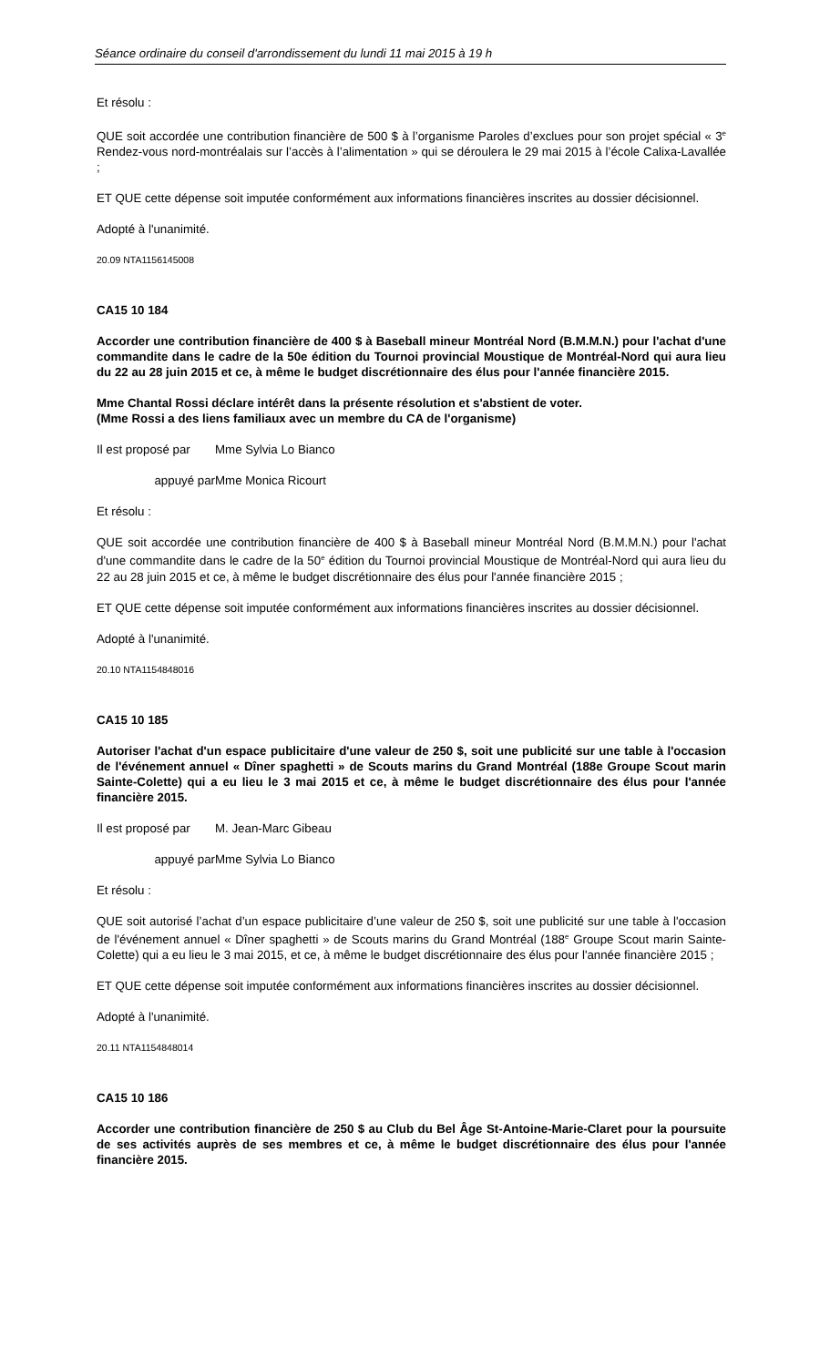Séance ordinaire du conseil d'arrondissement du lundi 11 mai 2015 à 19 h
Et résolu :
QUE soit accordée une contribution financière de 500 $ à l’organisme Paroles d’exclues pour son projet spécial « 3<sup>e</sup> Rendez-vous nord-montréalais sur l’accès à l’alimentation » qui se déroulera le 29 mai 2015 à l’école Calixa-Lavallée ;
ET QUE cette dépense soit imputée conformément aux informations financières inscrites au dossier décisionnel.
Adopté à l'unanimité.
20.09 NTA1156145008
CA15 10 184
Accorder une contribution financière de 400 $ à Baseball mineur Montréal Nord (B.M.M.N.) pour l'achat d'une commandite dans le cadre de la 50e édition du Tournoi provincial Moustique de Montréal-Nord qui aura lieu du 22 au 28 juin 2015 et ce, à même le budget discrétionnaire des élus pour l'année financière 2015.
Mme Chantal Rossi déclare intérêt dans la présente résolution et s'abstient de voter.
(Mme Rossi a des liens familiaux avec un membre du CA de l'organisme)
Il est proposé par Mme Sylvia Lo Bianco
appuyé par Mme Monica Ricourt
Et résolu :
QUE soit accordée une contribution financière de 400 $ à Baseball mineur Montréal Nord (B.M.M.N.) pour l'achat d'une commandite dans le cadre de la 50<sup>e</sup> édition du Tournoi provincial Moustique de Montréal-Nord qui aura lieu du 22 au 28 juin 2015 et ce, à même le budget discrétionnaire des élus pour l'année financière 2015 ;
ET QUE cette dépense soit imputée conformément aux informations financières inscrites au dossier décisionnel.
Adopté à l'unanimité.
20.10 NTA1154848016
CA15 10 185
Autoriser l'achat d'un espace publicitaire d'une valeur de 250 $, soit une publicité sur une table à l'occasion de l'événement annuel « Dîner spaghetti » de Scouts marins du Grand Montréal (188e Groupe Scout marin Sainte-Colette) qui a eu lieu le 3 mai 2015 et ce, à même le budget discrétionnaire des élus pour l'année financière 2015.
Il est proposé par M. Jean-Marc Gibeau
appuyé par Mme Sylvia Lo Bianco
Et résolu :
QUE soit autorisé l’achat d’un espace publicitaire d’une valeur de 250 $, soit une publicité sur une table à l'occasion de l'événement annuel « Dîner spaghetti » de Scouts marins du Grand Montréal (188<sup>e</sup> Groupe Scout marin Sainte-Colette) qui a eu lieu le 3 mai 2015, et ce, à même le budget discrétionnaire des élus pour l'année financière 2015 ;
ET QUE cette dépense soit imputée conformément aux informations financières inscrites au dossier décisionnel.
Adopté à l'unanimité.
20.11 NTA1154848014
CA15 10 186
Accorder une contribution financière de 250 $ au Club du Bel Âge St-Antoine-Marie-Claret pour la poursuite de ses activités auprès de ses membres et ce, à même le budget discrétionnaire des élus pour l'année financière 2015.